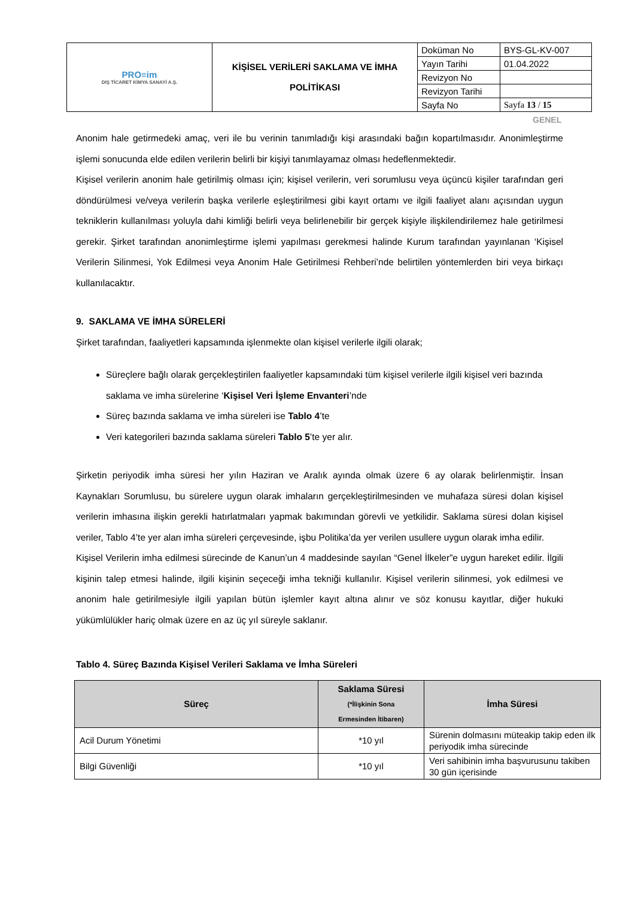| PRO≡im DIŞ TİCARET KİMYA SANAYİ A.Ş. | KİŞİSEL VERİLERİ SAKLAMA VE İMHA POLİTİKASI | Doküman No | BYS-GL-KV-007 |
| | | Yayın Tarihi | 01.04.2022 |
| | | Revizyon No | |
| | | Revizyon Tarihi | |
| | | Sayfa No | Sayfa 13 / 15 |
GENEL
Anonim hale getirmedeki amaç, veri ile bu verinin tanımladığı kişi arasındaki bağın kopartılmasıdır. Anonimleştirme işlemi sonucunda elde edilen verilerin belirli bir kişiyi tanımlayamaz olması hedeflenmektedir.
Kişisel verilerin anonim hale getirilmiş olması için; kişisel verilerin, veri sorumlusu veya üçüncü kişiler tarafından geri döndürülmesi ve/veya verilerin başka verilerle eşleştirilmesi gibi kayıt ortamı ve ilgili faaliyet alanı açısından uygun tekniklerin kullanılması yoluyla dahi kimliği belirli veya belirlenebilir bir gerçek kişiyle ilişkilendirilemez hale getirilmesi gerekir. Şirket tarafından anonimleştirme işlemi yapılması gerekmesi halinde Kurum tarafından yayınlanan ‘Kişisel Verilerin Silinmesi, Yok Edilmesi veya Anonim Hale Getirilmesi Rehberi’nde belirtilen yöntemlerden biri veya birkaçı kullanılacaktır.
9. SAKLAMA VE İMHA SÜRELERİ
Şirket tarafından, faaliyetleri kapsamında işlenmekte olan kişisel verilerle ilgili olarak;
Süreçlere bağlı olarak gerçekleştirilen faaliyetler kapsamındaki tüm kişisel verilerle ilgili kişisel veri bazında saklama ve imha sürelerine ‘Kişisel Veri İşleme Envanteri’nde
Süreç bazında saklama ve imha süreleri ise Tablo 4’te
Veri kategorileri bazında saklama süreleri Tablo 5’te yer alır.
Şirketin periyodik imha süresi her yılın Haziran ve Aralık ayında olmak üzere 6 ay olarak belirlenmiştir. İnsan Kaynakları Sorumlusu, bu sürelere uygun olarak imhaların gerçekleştirilmesinden ve muhafaza süresi dolan kişisel verilerin imhasına ilişkin gerekli hatırlatmaları yapmak bakımından görevli ve yetkilidir. Saklama süresi dolan kişisel veriler, Tablo 4’te yer alan imha süreleri çerçevesinde, işbu Politika’da yer verilen usullere uygun olarak imha edilir.
Kişisel Verilerin imha edilmesi sürecinde de Kanun’un 4 maddesinde sayılan “Genel İlkeler”e uygun hareket edilir. İlgili kişinin talep etmesi halinde, ilgili kişinin seçeceği imha tekniği kullanılır. Kişisel verilerin silinmesi, yok edilmesi ve anonim hale getirilmesiyle ilgili yapılan bütün işlemler kayıt altına alınır ve söz konusu kayıtlar, diğer hukuki yükümlülükler hariç olmak üzere en az üç yıl süreyle saklanır.
Tablo 4. Süreç Bazında Kişisel Verileri Saklama ve İmha Süreleri
| Süreç | Saklama Süresi (*İlişkinin Sona Ermesinden İtibaren) | İmha Süresi |
| --- | --- | --- |
| Acil Durum Yönetimi | *10 yıl | Sürenin dolmasını müteakip takip eden ilk periyodik imha sürecinde |
| Bilgi Güvenliği | *10 yıl | Veri sahibinin imha başvurusunu takiben 30 gün içerisinde |